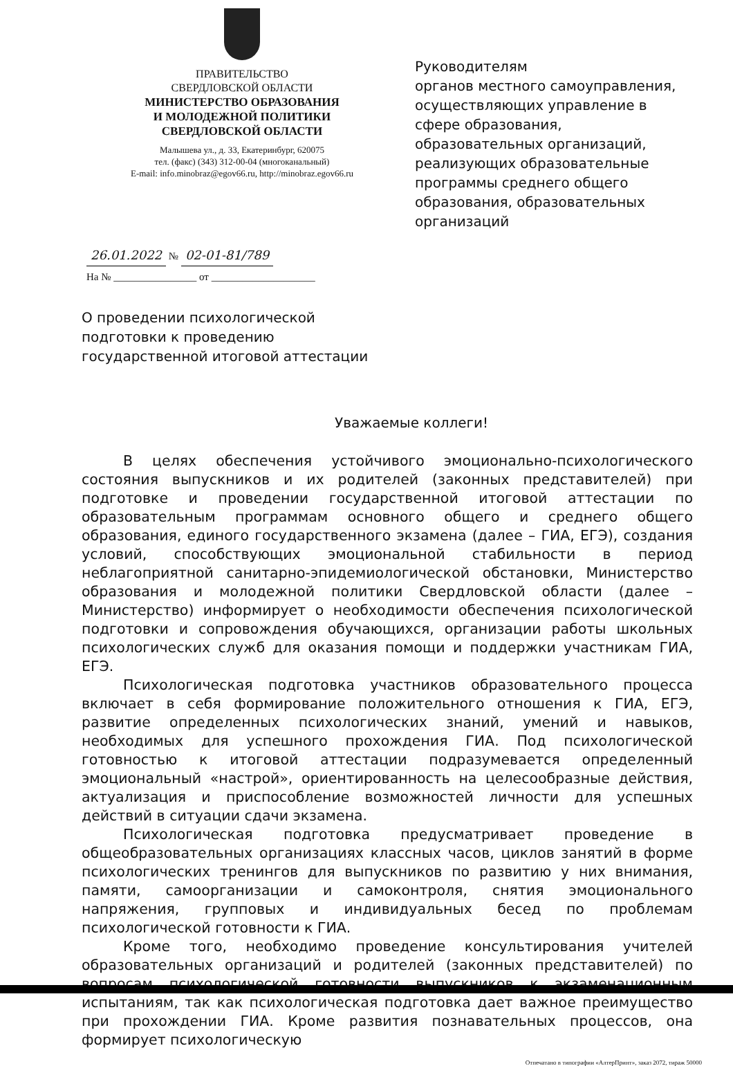ПРАВИТЕЛЬСТВО
СВЕРДЛОВСКОЙ ОБЛАСТИ
МИНИСТЕРСТВО ОБРАЗОВАНИЯ
И МОЛОДЕЖНОЙ ПОЛИТИКИ
СВЕРДЛОВСКОЙ ОБЛАСТИ
Малышева ул., д. 33, Екатеринбург, 620075
тел. (факс) (343) 312-00-04 (многоканальный)
E-mail: info.minobraz@egov66.ru, http://minobraz.egov66.ru
Руководителям
органов местного самоуправления, осуществляющих управление в сфере образования, образовательных организаций, реализующих образовательные программы среднего общего образования, образовательных организаций
26.01.2022 № 02-01-81/789
На № ________________ от ____________________
О проведении психологической
подготовки к проведению
государственной итоговой аттестации
Уважаемые коллеги!
В целях обеспечения устойчивого эмоционально-психологического состояния выпускников и их родителей (законных представителей) при подготовке и проведении государственной итоговой аттестации по образовательным программам основного общего и среднего общего образования, единого государственного экзамена (далее – ГИА, ЕГЭ), создания условий, способствующих эмоциональной стабильности в период неблагоприятной санитарно-эпидемиологической обстановки, Министерство образования и молодежной политики Свердловской области (далее – Министерство) информирует о необходимости обеспечения психологической подготовки и сопровождения обучающихся, организации работы школьных психологических служб для оказания помощи и поддержки участникам ГИА, ЕГЭ.
Психологическая подготовка участников образовательного процесса включает в себя формирование положительного отношения к ГИА, ЕГЭ, развитие определенных психологических знаний, умений и навыков, необходимых для успешного прохождения ГИА. Под психологической готовностью к итоговой аттестации подразумевается определенный эмоциональный «настрой», ориентированность на целесообразные действия, актуализация и приспособление возможностей личности для успешных действий в ситуации сдачи экзамена.
Психологическая подготовка предусматривает проведение в общеобразовательных организациях классных часов, циклов занятий в форме психологических тренингов для выпускников по развитию у них внимания, памяти, самоорганизации и самоконтроля, снятия эмоционального напряжения, групповых и индивидуальных бесед по проблемам психологической готовности к ГИА.
Кроме того, необходимо проведение консультирования учителей образовательных организаций и родителей (законных представителей) по вопросам психологической готовности выпускников к экзаменационным испытаниям, так как психологическая подготовка дает важное преимущество при прохождении ГИА. Кроме развития познавательных процессов, она формирует психологическую
Отпечатано в типографии «АлтерПринт», заказ 2072, тираж 50000